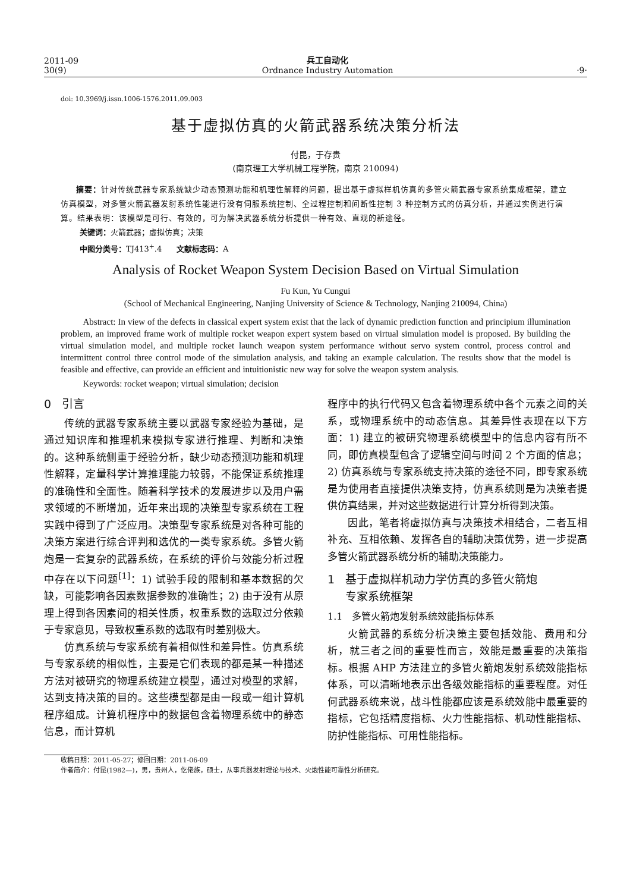2011-09
30(9)
兵工自动化
Ordnance Industry Automation
·9·
doi: 10.3969/j.issn.1006-1576.2011.09.003
基于虚拟仿真的火箭武器系统决策分析法
付昆，于存贵
(南京理工大学机械工程学院，南京 210094)
摘要：针对传统武器专家系统缺少动态预测功能和机理性解释的问题，提出基于虚拟样机仿真的多管火箭武器专家系统集成框架，建立仿真模型，对多管火箭武器发射系统性能进行没有伺服系统控制、全过程控制和间断性控制 3 种控制方式的仿真分析，并通过实例进行演算。结果表明：该模型是可行、有效的，可为解决武器系统分析提供一种有效、直观的新途径。
关键词：火箭武器；虚拟仿真；决策
中图分类号：TJ413<sup>+</sup>.4 文献标志码：A
Analysis of Rocket Weapon System Decision Based on Virtual Simulation
Fu Kun, Yu Cungui
(School of Mechanical Engineering, Nanjing University of Science & Technology, Nanjing 210094, China)
Abstract: In view of the defects in classical expert system exist that the lack of dynamic prediction function and principium illumination problem, an improved frame work of multiple rocket weapon expert system based on virtual simulation model is proposed. By building the virtual simulation model, and multiple rocket launch weapon system performance without servo system control, process control and intermittent control three control mode of the simulation analysis, and taking an example calculation. The results show that the model is feasible and effective, can provide an efficient and intuitionistic new way for solve the weapon system analysis.
Keywords: rocket weapon; virtual simulation; decision
0 引言
传统的武器专家系统主要以武器专家经验为基础，是通过知识库和推理机来模拟专家进行推理、判断和决策的。这种系统侧重于经验分析，缺少动态预测功能和机理性解释，定量科学计算推理能力较弱，不能保证系统推理的准确性和全面性。随着科学技术的发展进步以及用户需求领域的不断增加，近年来出现的决策型专家系统在工程实践中得到了广泛应用。决策型专家系统是对各种可能的决策方案进行综合评判和选优的一类专家系统。多管火箭炮是一套复杂的武器系统，在系统的评价与效能分析过程中存在以下问题<sup>[1]</sup>：1) 试验手段的限制和基本数据的欠缺，可能影响各因素数据参数的准确性；2) 由于没有从原理上得到各因素间的相关性质，权重系数的选取过分依赖于专家意见，导致权重系数的选取有时差别极大。
仿真系统与专家系统有着相似性和差异性。仿真系统与专家系统的相似性，主要是它们表现的都是某一种描述方法对被研究的物理系统建立模型，通过对模型的求解，达到支持决策的目的。这些模型都是由一段或一组计算机程序组成。计算机程序中的数据包含着物理系统中的静态信息，而计算机
程序中的执行代码又包含着物理系统中各个元素之间的关系，或物理系统中的动态信息。其差异性表现在以下方面：1) 建立的被研究物理系统模型中的信息内容有所不同，即仿真模型包含了逻辑空间与时间 2 个方面的信息；2) 仿真系统与专家系统支持决策的途径不同，即专家系统是为使用者直接提供决策支持，仿真系统则是为决策者提供仿真结果，并对这些数据进行计算分析得到决策。
因此，笔者将虚拟仿真与决策技术相结合，二者互相补充、互相依赖、发挥各自的辅助决策优势，进一步提高多管火箭武器系统分析的辅助决策能力。
1 基于虚拟样机动力学仿真的多管火箭炮
专家系统框架
1.1 多管火箭炮发射系统效能指标体系
火箭武器的系统分析决策主要包括效能、费用和分析，就三者之间的重要性而言，效能是最重要的决策指标。根据 AHP 方法建立的多管火箭炮发射系统效能指标体系，可以清晰地表示出各级效能指标的重要程度。对任何武器系统来说，战斗性能都应该是系统效能中最重要的指标，它包括精度指标、火力性能指标、机动性能指标、防护性能指标、可用性能指标。
收稿日期：2011-05-27；修回日期：2011-06-09
作者简介：付昆(1982—)，男，贵州人，仡佬族，硕士，从事兵器发射理论与技术、火炮性能可靠性分析研究。